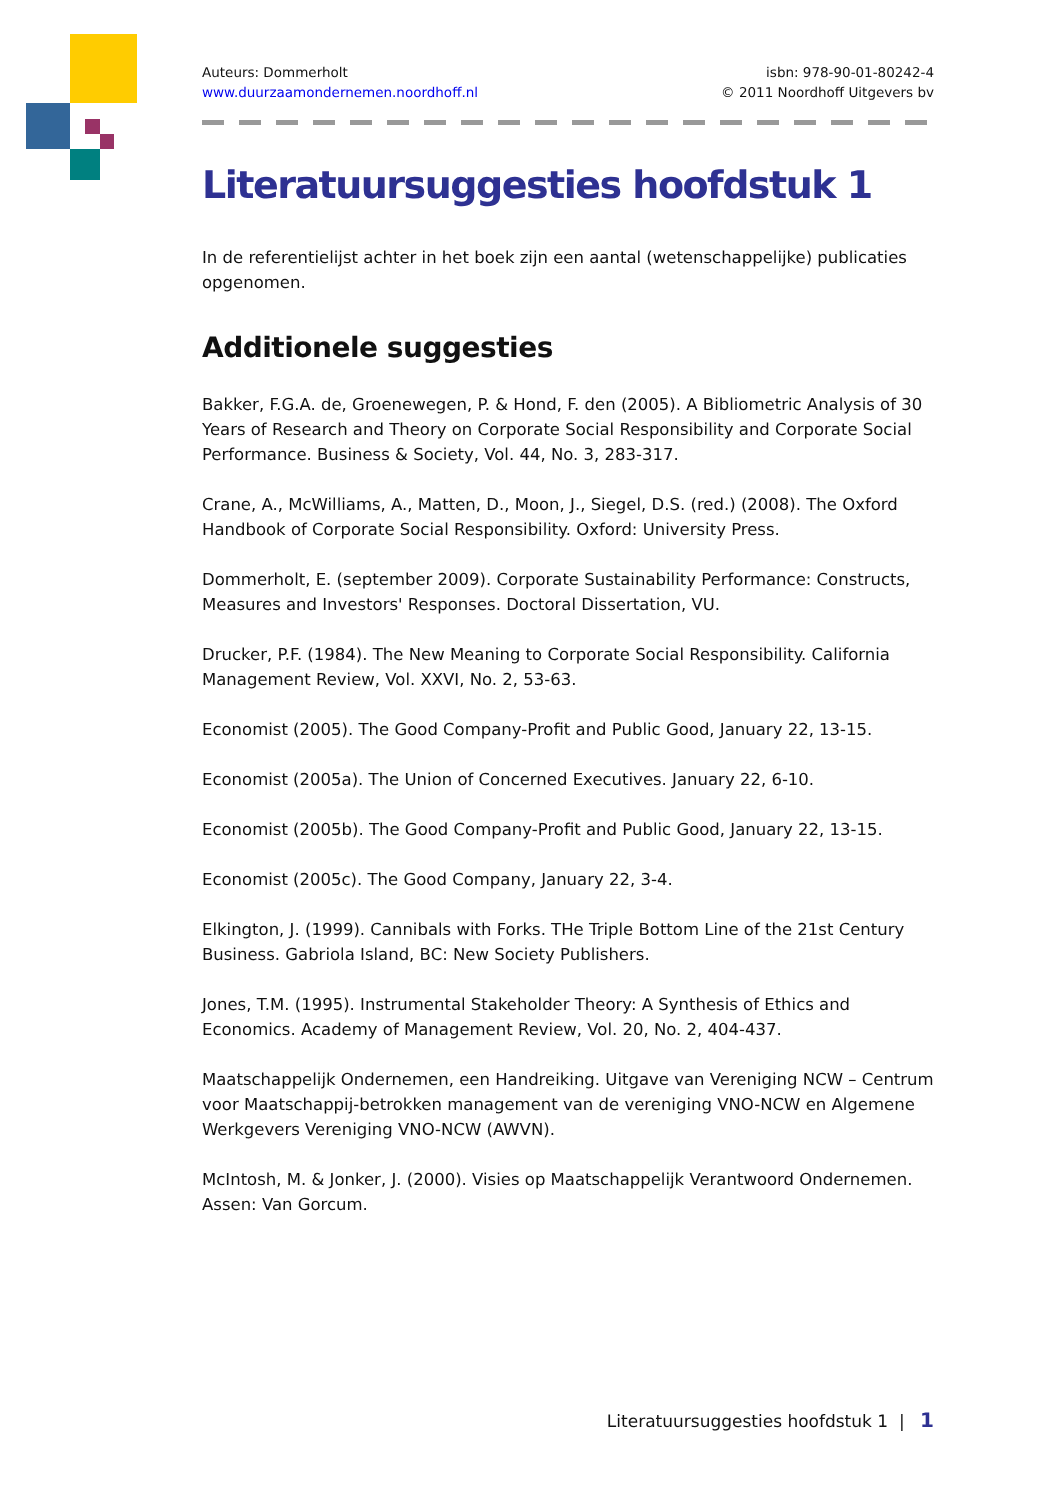Auteurs: Dommerholt
www.duurzaamondernemen.noordhoff.nl
isbn: 978-90-01-80242-4
© 2011 Noordhoff Uitgevers bv
Literatuursuggesties hoofdstuk 1
In de referentielijst achter in het boek zijn een aantal (wetenschappelijke) publicaties opgenomen.
Additionele suggesties
Bakker, F.G.A. de, Groenewegen, P. & Hond, F. den (2005). A Bibliometric Analysis of 30 Years of Research and Theory on Corporate Social Responsibility and Corporate Social Performance. Business & Society, Vol. 44, No. 3, 283-317.
Crane, A., McWilliams, A., Matten, D., Moon, J., Siegel, D.S. (red.) (2008). The Oxford Handbook of Corporate Social Responsibility. Oxford: University Press.
Dommerholt, E. (september 2009). Corporate Sustainability Performance: Constructs, Measures and Investors' Responses. Doctoral Dissertation, VU.
Drucker, P.F. (1984). The New Meaning to Corporate Social Responsibility. California Management Review, Vol. XXVI, No. 2, 53-63.
Economist (2005). The Good Company-Profit and Public Good, January 22, 13-15.
Economist (2005a). The Union of Concerned Executives. January 22, 6-10.
Economist (2005b). The Good Company-Profit and Public Good, January 22, 13-15.
Economist (2005c). The Good Company, January 22, 3-4.
Elkington, J. (1999). Cannibals with Forks. THe Triple Bottom Line of the 21st Century Business. Gabriola Island, BC: New Society Publishers.
Jones, T.M. (1995). Instrumental Stakeholder Theory: A Synthesis of Ethics and Economics. Academy of Management Review, Vol. 20, No. 2, 404-437.
Maatschappelijk Ondernemen, een Handreiking. Uitgave van Vereniging NCW – Centrum voor Maatschappij-betrokken management van de vereniging VNO-NCW en Algemene Werkgevers Vereniging VNO-NCW (AWVN).
McIntosh, M. & Jonker, J. (2000). Visies op Maatschappelijk Verantwoord Ondernemen. Assen: Van Gorcum.
Literatuursuggesties hoofdstuk 1 | 1